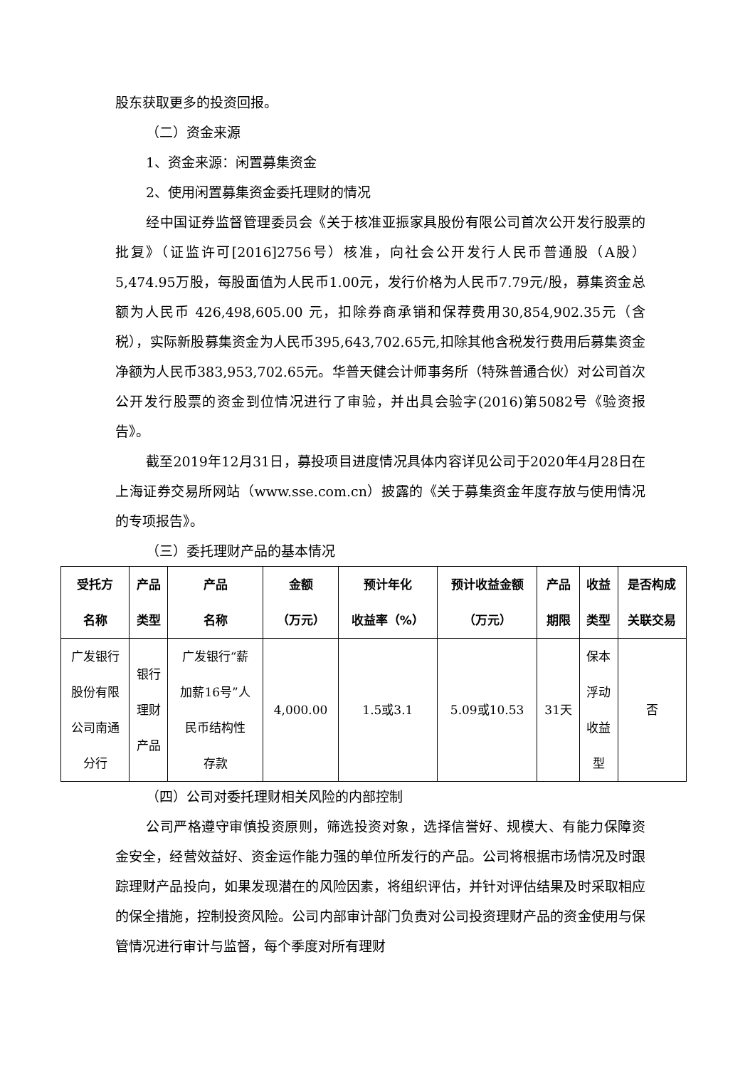股东获取更多的投资回报。
（二）资金来源
1、资金来源：闲置募集资金
2、使用闲置募集资金委托理财的情况
经中国证券监督管理委员会《关于核准亚振家具股份有限公司首次公开发行股票的批复》（证监许可[2016]2756号）核准，向社会公开发行人民币普通股（A股）5,474.95万股，每股面值为人民币1.00元，发行价格为人民币7.79元/股，募集资金总额为人民币 426,498,605.00 元，扣除券商承销和保荐费用30,854,902.35元（含税），实际新股募集资金为人民币395,643,702.65元,扣除其他含税发行费用后募集资金净额为人民币383,953,702.65元。华普天健会计师事务所（特殊普通合伙）对公司首次公开发行股票的资金到位情况进行了审验，并出具会验字(2016)第5082号《验资报告》。
截至2019年12月31日，募投项目进度情况具体内容详见公司于2020年4月28日在上海证券交易所网站（www.sse.com.cn）披露的《关于募集资金年度存放与使用情况的专项报告》。
（三）委托理财产品的基本情况
| 受托方 名称 | 产品 类型 | 产品 名称 | 金额 （万元） | 预计年化 收益率（%） | 预计收益金额 （万元） | 产品 期限 | 收益 类型 | 是否构成 关联交易 |
| --- | --- | --- | --- | --- | --- | --- | --- | --- |
| 广发银行 股份有限 公司南通 分行 | 银行 理财 产品 | 广发银行“薪 加薪16号”人 民币结构性 存款 | 4,000.00 | 1.5或3.1 | 5.09或10.53 | 31天 | 保本 浮动 收益 型 | 否 |
（四）公司对委托理财相关风险的内部控制
公司严格遵守审慎投资原则，筛选投资对象，选择信誉好、规模大、有能力保障资金安全，经营效益好、资金运作能力强的单位所发行的产品。公司将根据市场情况及时跟踪理财产品投向，如果发现潜在的风险因素，将组织评估，并针对评估结果及时采取相应的保全措施，控制投资风险。公司内部审计部门负责对公司投资理财产品的资金使用与保管情况进行审计与监督，每个季度对所有理财